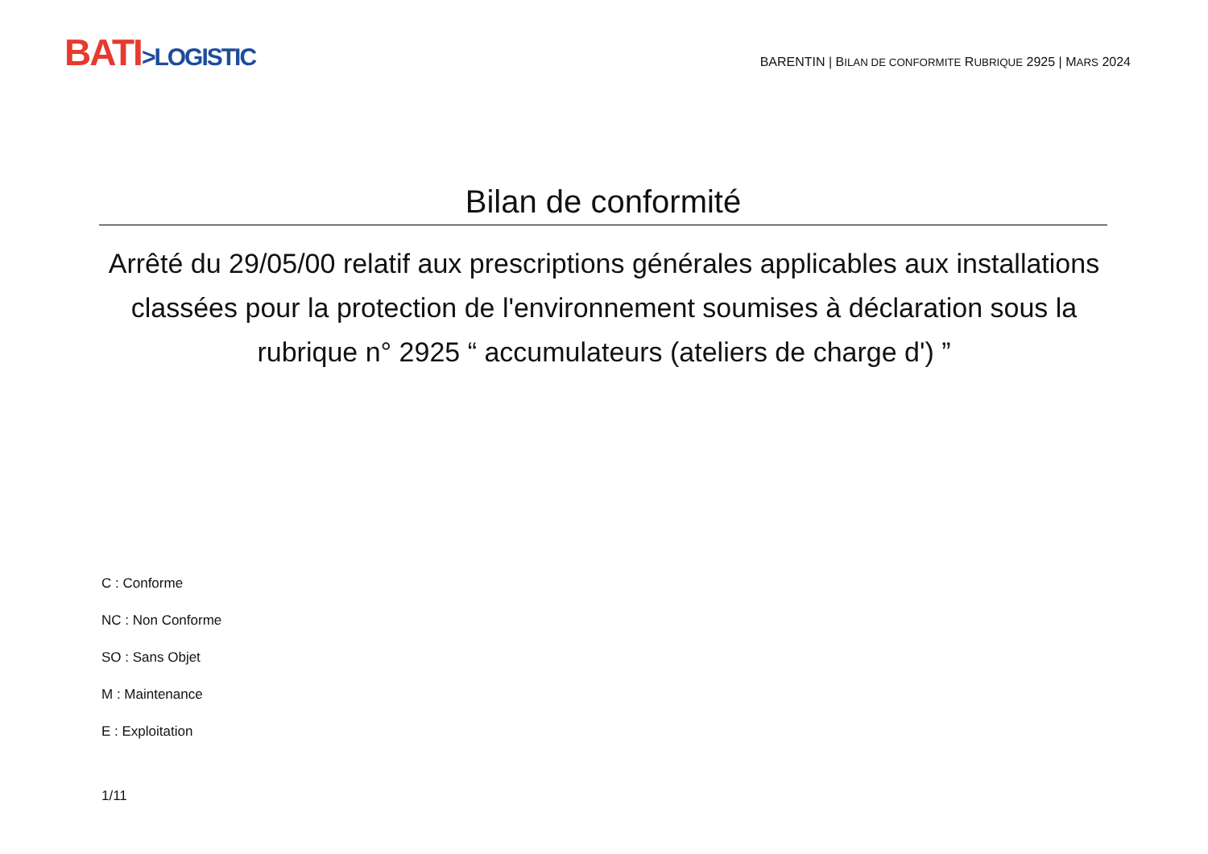BATI>LOGISTIC
BARENTIN | BILAN DE CONFORMITE RUBRIQUE 2925 | MARS 2024
Bilan de conformité
Arrêté du 29/05/00 relatif aux prescriptions générales applicables aux installations classées pour la protection de l'environnement soumises à déclaration sous la rubrique n° 2925 “ accumulateurs (ateliers de charge d') ”
C : Conforme
NC : Non Conforme
SO : Sans Objet
M : Maintenance
E : Exploitation
1/11